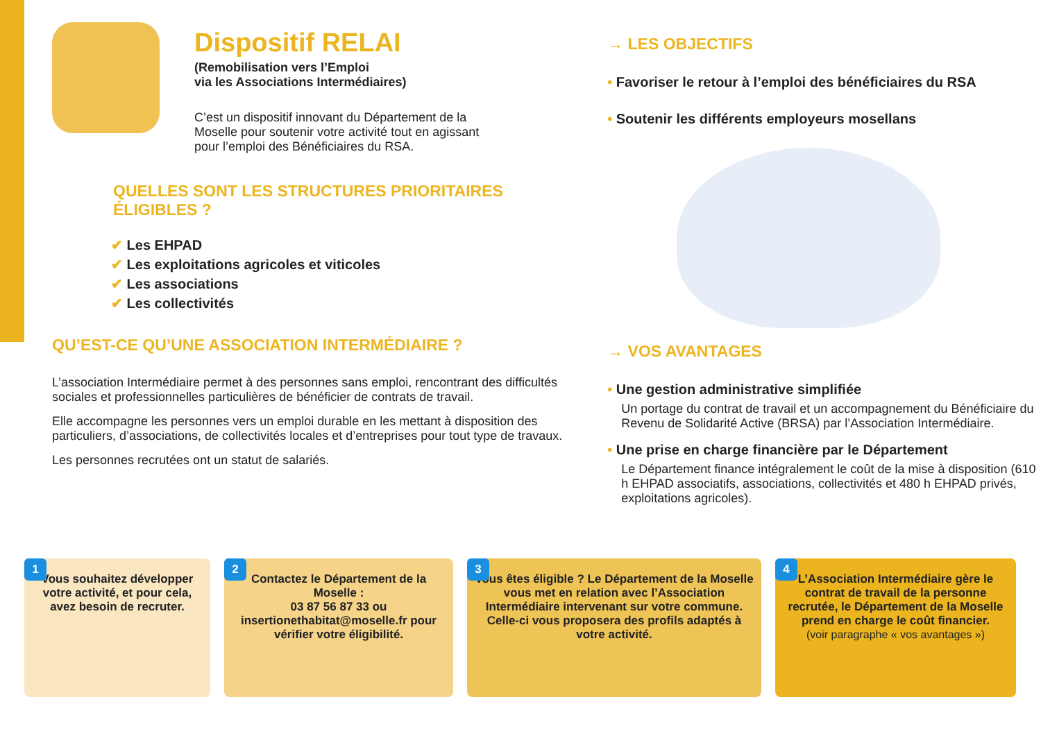Dispositif RELAI
(Remobilisation vers l’Emploi
via les Associations Intermédiaires)
C’est un dispositif innovant du Département de la Moselle pour soutenir votre activité tout en agissant pour l’emploi des Bénéficiaires du RSA.
QUELLES SONT LES STRUCTURES PRIORITAIRES
ÉLIGIBLES ?
✔ Les EHPAD
✔ Les exploitations agricoles et viticoles
✔ Les associations
✔ Les collectivités
QU’EST-CE QU’UNE ASSOCIATION INTERMÉDIAIRE ?
L’association Intermédiaire permet à des personnes sans emploi, rencontrant des difficultés sociales et professionnelles particulières de bénéficier de contrats de travail.
Elle accompagne les personnes vers un emploi durable en les mettant à disposition des particuliers, d’associations, de collectivités locales et d’entreprises pour tout type de travaux.
Les personnes recrutées ont un statut de salariés.
→ LES OBJECTIFS
• Favoriser le retour à l’emploi des bénéficiaires du RSA
• Soutenir les différents employeurs mosellans
→ VOS AVANTAGES
• Une gestion administrative simplifiée
Un portage du contrat de travail et un accompagnement du Bénéficiaire du Revenu de Solidarité Active (BRSA) par l’Association Intermédiaire.
• Une prise en charge financière par le Département
Le Département finance intégralement le coût de la mise à disposition (610 h EHPAD associatifs, associations, collectivités et 480 h EHPAD privés, exploitations agricoles).
1
Vous souhaitez développer votre activité, et pour cela, avez besoin de recruter.
2
Contactez le Département de la Moselle :
03 87 56 87 33 ou insertionethabitat@moselle.fr pour vérifier votre éligibilité.
3
Vous êtes éligible ? Le Département de la Moselle vous met en relation avec l’Association Intermédiaire intervenant sur votre commune. Celle-ci vous proposera des profils adaptés à votre activité.
4
L’Association Intermédiaire gère le contrat de travail de la personne recrutée, le Département de la Moselle prend en charge le coût financier.
(voir paragraphe « vos avantages »)